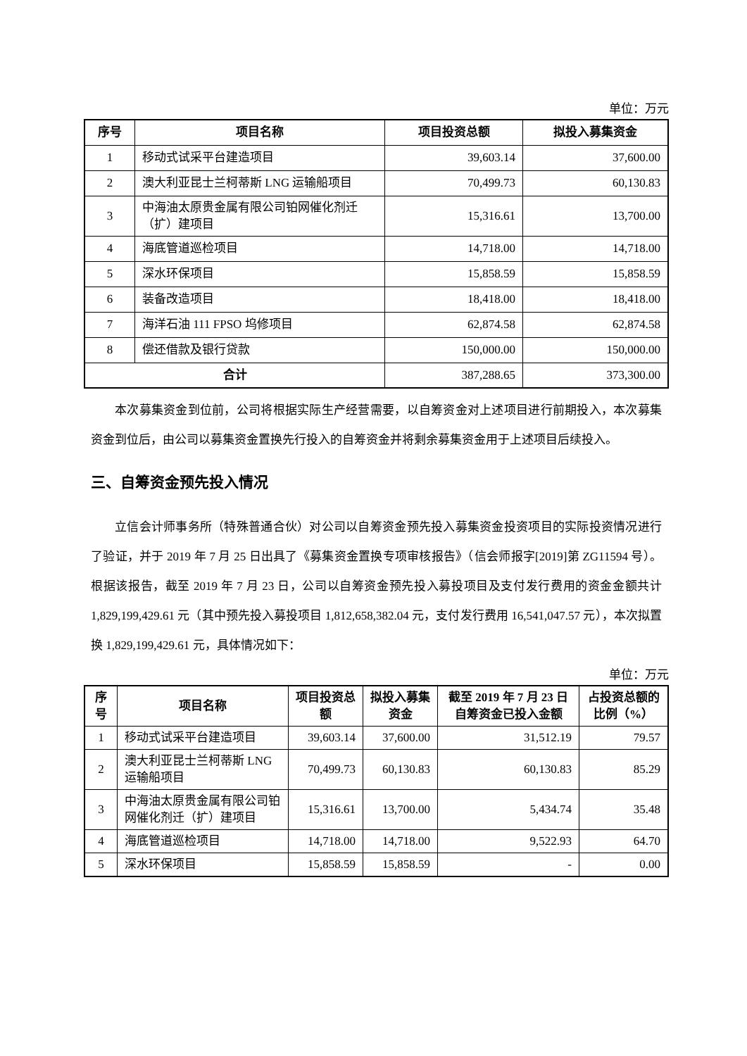单位：万元
| 序号 | 项目名称 | 项目投资总额 | 拟投入募集资金 |
| --- | --- | --- | --- |
| 1 | 移动式试采平台建造项目 | 39,603.14 | 37,600.00 |
| 2 | 澳大利亚昆士兰柯蒂斯 LNG 运输船项目 | 70,499.73 | 60,130.83 |
| 3 | 中海油太原贵金属有限公司铂网催化剂迁（扩）建项目 | 15,316.61 | 13,700.00 |
| 4 | 海底管道巡检项目 | 14,718.00 | 14,718.00 |
| 5 | 深水环保项目 | 15,858.59 | 15,858.59 |
| 6 | 装备改造项目 | 18,418.00 | 18,418.00 |
| 7 | 海洋石油 111 FPSO 坞修项目 | 62,874.58 | 62,874.58 |
| 8 | 偿还借款及银行贷款 | 150,000.00 | 150,000.00 |
| 合计 | | 387,288.65 | 373,300.00 |
本次募集资金到位前，公司将根据实际生产经营需要，以自筹资金对上述项目进行前期投入，本次募集资金到位后，由公司以募集资金置换先行投入的自筹资金并将剩余募集资金用于上述项目后续投入。
三、自筹资金预先投入情况
立信会计师事务所（特殊普通合伙）对公司以自筹资金预先投入募集资金投资项目的实际投资情况进行了验证，并于 2019 年 7 月 25 日出具了《募集资金置换专项审核报告》（信会师报字[2019]第 ZG11594 号）。根据该报告，截至 2019 年 7 月 23 日，公司以自筹资金预先投入募投项目及支付发行费用的资金金额共计 1,829,199,429.61 元（其中预先投入募投项目 1,812,658,382.04 元，支付发行费用 16,541,047.57 元），本次拟置换 1,829,199,429.61 元，具体情况如下：
单位：万元
| 序号 | 项目名称 | 项目投资总额 | 拟投入募集资金 | 截至 2019 年 7 月 23 日自筹资金已投入金额 | 占投资总额的比例（%） |
| --- | --- | --- | --- | --- | --- |
| 1 | 移动式试采平台建造项目 | 39,603.14 | 37,600.00 | 31,512.19 | 79.57 |
| 2 | 澳大利亚昆士兰柯蒂斯 LNG 运输船项目 | 70,499.73 | 60,130.83 | 60,130.83 | 85.29 |
| 3 | 中海油太原贵金属有限公司铂网催化剂迁（扩）建项目 | 15,316.61 | 13,700.00 | 5,434.74 | 35.48 |
| 4 | 海底管道巡检项目 | 14,718.00 | 14,718.00 | 9,522.93 | 64.70 |
| 5 | 深水环保项目 | 15,858.59 | 15,858.59 | - | 0.00 |